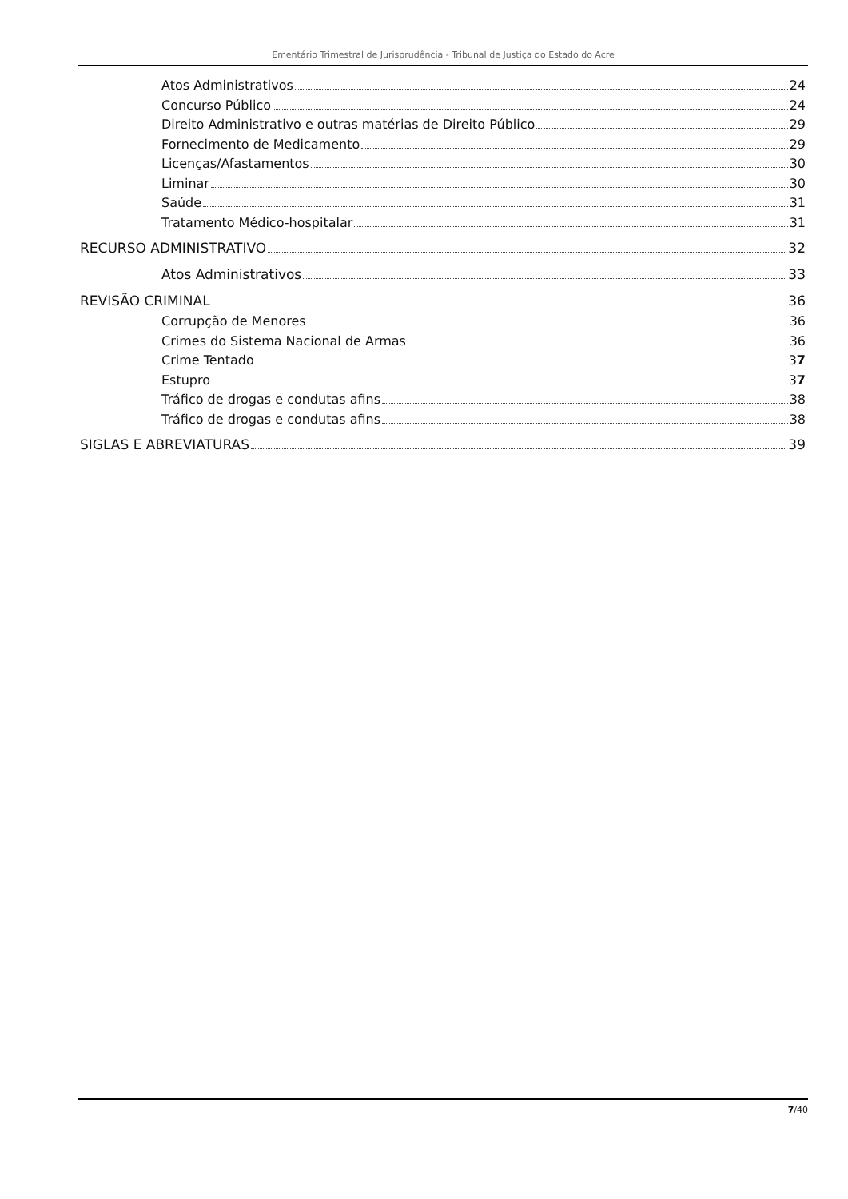Ementário Trimestral de Jurisprudência - Tribunal de Justiça do Estado do Acre
Atos Administrativos 24
Concurso Público 24
Direito Administrativo e outras matérias de Direito Público 29
Fornecimento de Medicamento 29
Licenças/Afastamentos 30
Liminar 30
Saúde 31
Tratamento Médico-hospitalar 31
RECURSO ADMINISTRATIVO 32
Atos Administrativos 33
REVISÃO CRIMINAL 36
Corrupção de Menores 36
Crimes do Sistema Nacional de Armas 36
Crime Tentado 37
Estupro 37
Tráfico de drogas e condutas afins 38
Tráfico de drogas e condutas afins 38
SIGLAS E ABREVIATURAS 39
7/40